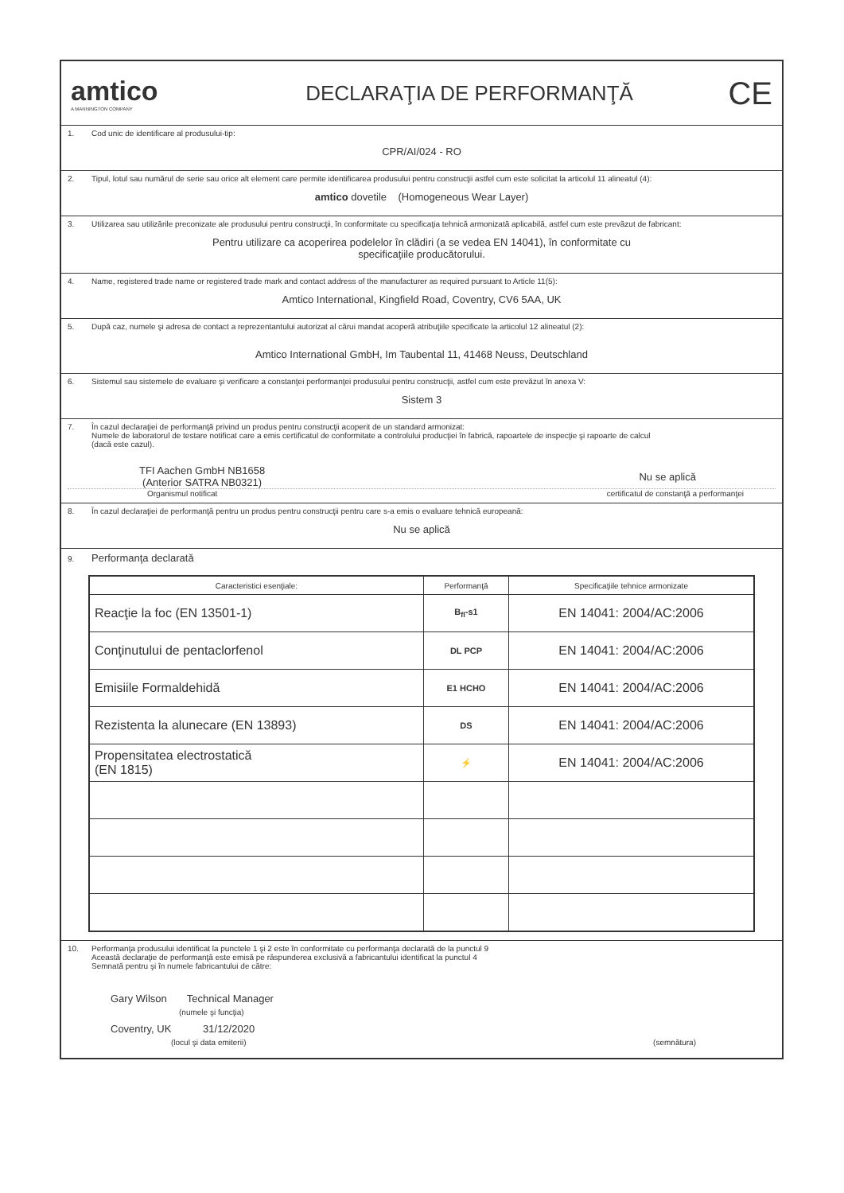amtico
A MANNINGTON COMPANY
DECLARAŢIA DE PERFORMANŢĂ
CE
1. Cod unic de identificare al produsului-tip:
CPR/AI/024 - RO
2. Tipul, lotul sau numărul de serie sau orice alt element care permite identificarea produsului pentru construcţii astfel cum este solicitat la articolul 11 alineatul (4):
amtico dovetile (Homogeneous Wear Layer)
3. Utilizarea sau utilizările preconizate ale produsului pentru construcţii, în conformitate cu specificaţia tehnică armonizată aplicabilă, astfel cum este prevăzut de fabricant:
Pentru utilizare ca acoperirea podelelor în clădiri (a se vedea EN 14041), în conformitate cu
specificaţiile producătorului.
4. Name, registered trade name or registered trade mark and contact address of the manufacturer as required pursuant to Article 11(5):
Amtico International, Kingfield Road, Coventry, CV6 5AA, UK
5. După caz, numele şi adresa de contact a reprezentantului autorizat al cărui mandat acoperă atribuţiile specificate la articolul 12 alineatul (2):
Amtico International GmbH, Im Taubental 11, 41468 Neuss, Deutschland
6. Sistemul sau sistemele de evaluare şi verificare a constanţei performanţei produsului pentru construcţii, astfel cum este prevăzut în anexa V:
Sistem 3
7. În cazul declaraţiei de performanţă privind un produs pentru construcţii acoperit de un standard armonizat:
Numele de laboratorul de testare notificat care a emis certificatul de conformitate a controlului producţiei în fabrică, rapoartele de inspecţie şi rapoarte de calcul
(dacă este cazul).
TFI Aachen GmbH NB1658
(Anterior SATRA NB0321)
Nu se aplică
Organismul notificat certificatul de constanţă a performanţei
8. În cazul declaraţiei de performanţă pentru un produs pentru construcţii pentru care s-a emis o evaluare tehnică europeană:
Nu se aplică
9. Performanţa declarată
| Caracteristici esenţiale: | Performanţă | Specificaţiile tehnice armonizate |
| --- | --- | --- |
| Reacţie la foc (EN 13501-1) | B<sub>fl</sub>-s1 | EN 14041: 2004/AC:2006 |
| Conţinutului de pentaclorfenol | DL PCP | EN 14041: 2004/AC:2006 |
| Emisiile Formaldehidă | E1 HCHO | EN 14041: 2004/AC:2006 |
| Rezistenta la alunecare (EN 13893) | DS | EN 14041: 2004/AC:2006 |
| Propensitatea electrostatică (EN 1815) | ⚡ | EN 14041: 2004/AC:2006 |
10. Performanţa produsului identificat la punctele 1 şi 2 este în conformitate cu performanţa declarată de la punctul 9
Această declaraţie de performanţă este emisă pe răspunderea exclusivă a fabricantului identificat la punctul 4
Semnată pentru şi în numele fabricantului de către:
Gary Wilson Technical Manager
(numele şi funcţia)
Coventry, UK 31/12/2020
(locul şi data emiterii) (semnătura)